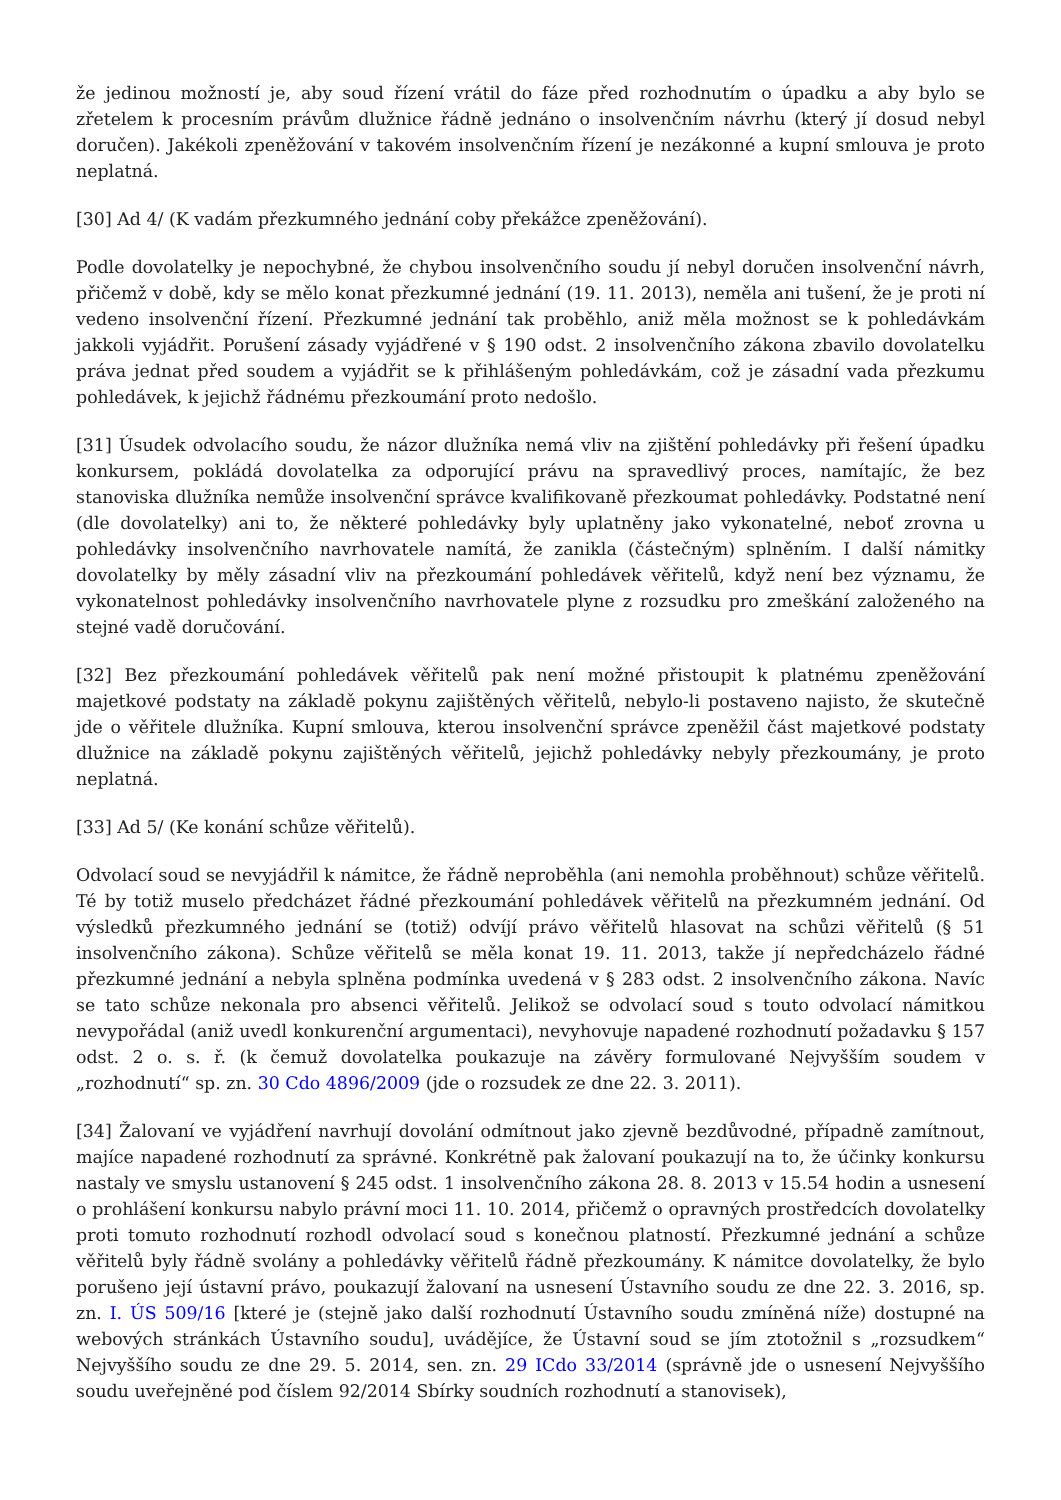že jedinou možností je, aby soud řízení vrátil do fáze před rozhodnutím o úpadku a aby bylo se zřetelem k procesním právům dlužnice řádně jednáno o insolvenčním návrhu (který jí dosud nebyl doručen). Jakékoli zpeněžování v takovém insolvenčním řízení je nezákonné a kupní smlouva je proto neplatná.
[30] Ad 4/ (K vadám přezkumného jednání coby překážce zpeněžování).
Podle dovolatelky je nepochybné, že chybou insolvenčního soudu jí nebyl doručen insolvenční návrh, přičemž v době, kdy se mělo konat přezkumné jednání (19. 11. 2013), neměla ani tušení, že je proti ní vedeno insolvenční řízení. Přezkumné jednání tak proběhlo, aniž měla možnost se k pohledávkám jakkoli vyjádřit. Porušení zásady vyjádřené v § 190 odst. 2 insolvenčního zákona zbavilo dovolatelku práva jednat před soudem a vyjádřit se k přihlášeným pohledávkám, což je zásadní vada přezkumu pohledávek, k jejichž řádnému přezkoumání proto nedošlo.
[31] Úsudek odvolacího soudu, že názor dlužníka nemá vliv na zjištění pohledávky při řešení úpadku konkursem, pokládá dovolatelka za odporující právu na spravedlivý proces, namítajíc, že bez stanoviska dlužníka nemůže insolvenční správce kvalifikovaně přezkoumat pohledávky. Podstatné není (dle dovolatelky) ani to, že některé pohledávky byly uplatněny jako vykonatelné, neboť zrovna u pohledávky insolvenčního navrhovatele namítá, že zanikla (částečným) splněním. I další námitky dovolatelky by měly zásadní vliv na přezkoumání pohledávek věřitelů, když není bez významu, že vykonatelnost pohledávky insolvenčního navrhovatele plyne z rozsudku pro zmeškání založeného na stejné vadě doručování.
[32] Bez přezkoumání pohledávek věřitelů pak není možné přistoupit k platnému zpeněžování majetkové podstaty na základě pokynu zajištěných věřitelů, nebylo-li postaveno najisto, že skutečně jde o věřitele dlužníka. Kupní smlouva, kterou insolvenční správce zpeněžil část majetkové podstaty dlužnice na základě pokynu zajištěných věřitelů, jejichž pohledávky nebyly přezkoumány, je proto neplatná.
[33] Ad 5/ (Ke konání schůze věřitelů).
Odvolací soud se nevyjádřil k námitce, že řádně neproběhla (ani nemohla proběhnout) schůze věřitelů. Té by totiž muselo předcházet řádné přezkoumání pohledávek věřitelů na přezkumném jednání. Od výsledků přezkumného jednání se (totiž) odvíjí právo věřitelů hlasovat na schůzi věřitelů (§ 51 insolvenčního zákona). Schůze věřitelů se měla konat 19. 11. 2013, takže jí nepředcházelo řádné přezkumné jednání a nebyla splněna podmínka uvedená v § 283 odst. 2 insolvenčního zákona. Navíc se tato schůze nekonala pro absenci věřitelů. Jelikož se odvolací soud s touto odvolací námitkou nevypořádal (aniž uvedl konkurenční argumentaci), nevyhovuje napadené rozhodnutí požadavku § 157 odst. 2 o. s. ř. (k čemuž dovolatelka poukazuje na závěry formulované Nejvyšším soudem v „rozhodnutí“ sp. zn. 30 Cdo 4896/2009 (jde o rozsudek ze dne 22. 3. 2011).
[34] Žalovaní ve vyjádření navrhují dovolání odmítnout jako zjevně bezdůvodné, případně zamítnout, majíce napadené rozhodnutí za správné. Konkrétně pak žalovaní poukazují na to, že účinky konkursu nastaly ve smyslu ustanovení § 245 odst. 1 insolvenčního zákona 28. 8. 2013 v 15.54 hodin a usnesení o prohlášení konkursu nabylo právní moci 11. 10. 2014, přičemž o opravných prostředcích dovolatelky proti tomuto rozhodnutí rozhodl odvolací soud s konečnou platností. Přezkumné jednání a schůze věřitelů byly řádně svolány a pohledávky věřitelů řádně přezkoumány. K námitce dovolatelky, že bylo porušeno její ústavní právo, poukazují žalovaní na usnesení Ústavního soudu ze dne 22. 3. 2016, sp. zn. I. ÚS 509/16 [které je (stejně jako další rozhodnutí Ústavního soudu zmíněná níže) dostupné na webových stránkách Ústavního soudu], uvádějíce, že Ústavní soud se jím ztotožnil s „rozsudkem“ Nejvyššího soudu ze dne 29. 5. 2014, sen. zn. 29 ICdo 33/2014 (správně jde o usnesení Nejvyššího soudu uveřejněné pod číslem 92/2014 Sbírky soudních rozhodnutí a stanovisek),